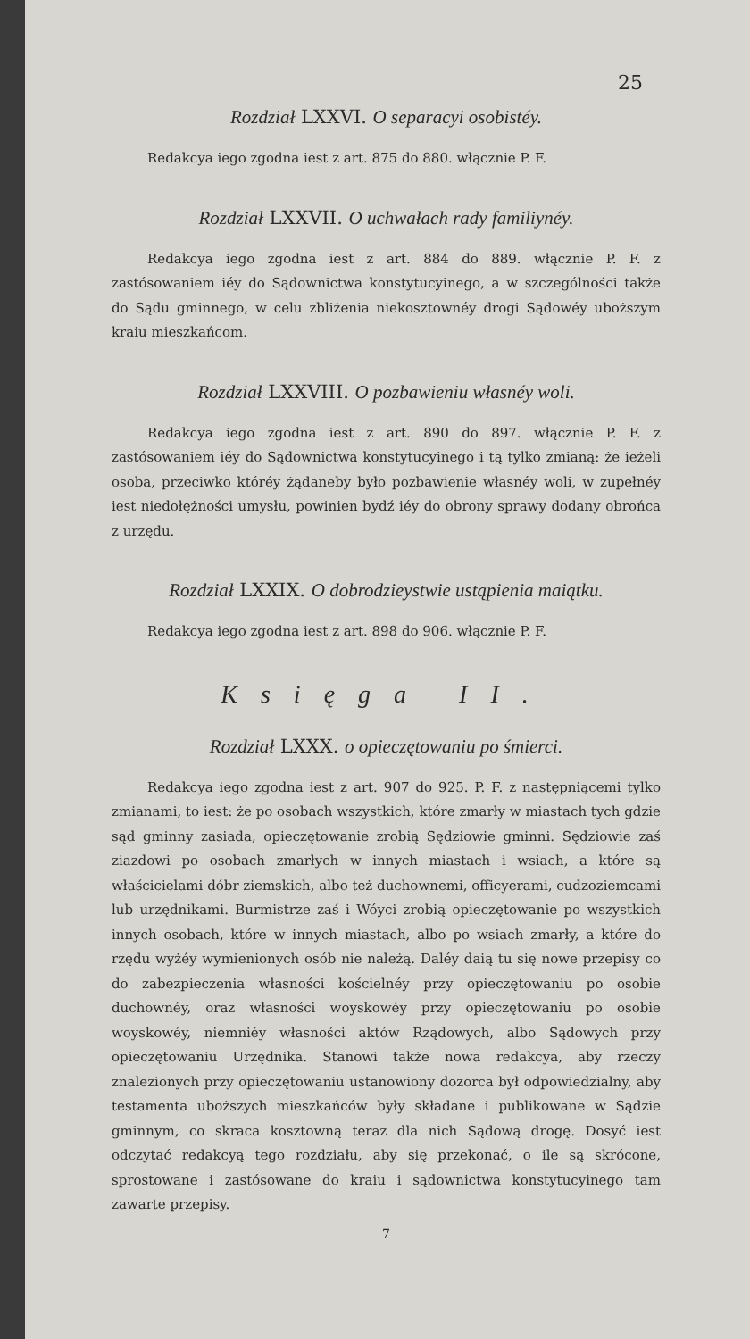25
Rozdział LXXVI. O separacyi osobistéy.
Redakcya iego zgodna iest z art. 875 do 880. włącznie P. F.
Rozdział LXXVII. O uchwałach rady familiynéy.
Redakcya iego zgodna iest z art. 884 do 889. włącznie P. F. z zastósowaniem iéy do Sądownictwa konstytucyinego, a w szczególności także do Sądu gminnego, w celu zbliżenia niekosztownéy drogi Sądowéy uboższym kraiu mieszkańcom.
Rozdział LXXVIII. O pozbawieniu własnéy woli.
Redakcya iego zgodna iest z art. 890 do 897. włącznie P. F. z zastósowaniem iéy do Sądownictwa konstytucyinego i tą tylko zmianą: że ieżeli osoba, przeciwko któréy żądaneby było pozbawienie własnéy woli, w zupełnéy iest niedołężności umysłu, powinien bydź iéy do obrony sprawy dodany obrońca z urzędu.
Rozdział LXXIX. O dobrodzieystwie ustąpienia maiątku.
Redakcya iego zgodna iest z art. 898 do 906. włącznie P. F.
Księga II.
Rozdział LXXX. o opieczętowaniu po śmierci.
Redakcya iego zgodna iest z art. 907 do 925. P. F. z następniącemi tylko zmianami, to iest: że po osobach wszystkich, które zmarły w miastach tych gdzie sąd gminny zasiada, opieczętowanie zrobią Sędziowie gminni. Sędziowie zaś ziazdowi po osobach zmarłych w innych miastach i wsiach, a które są właścicielami dóbr ziemskich, albo też duchownemi, officyerami, cudzoziemcami lub urzędnikami. Burmistrze zaś i Wóyci zrobią opieczętowanie po wszystkich innych osobach, które w innych miastach, albo po wsiach zmarły, a które do rzędu wyżéy wymienionych osób nie należą. Daléy daią tu się nowe przepisy co do zabezpieczenia własności kościelnéy przy opieczętowaniu po osobie duchownéy, oraz własności woyskowéy przy opieczętowaniu po osobie woyskowéy, niemniéy własności aktów Rządowych, albo Sądowych przy opieczętowaniu Urzędnika. Stanowi także nowa redakcya, aby rzeczy znalezionych przy opieczętowaniu ustanowiony dozorca był odpowiedzialny, aby testamenta uboższych mieszkańców były składane i publikowane w Sądzie gminnym, co skraca kosztowną teraz dla nich Sądową drogę. Dosyć iest odczytać redakcyą tego rozdziału, aby się przekonać, o ile są skrócone, sprostowane i zastósowane do kraiu i sądownictwa konstytucyinego tam zawarte przepisy.
7